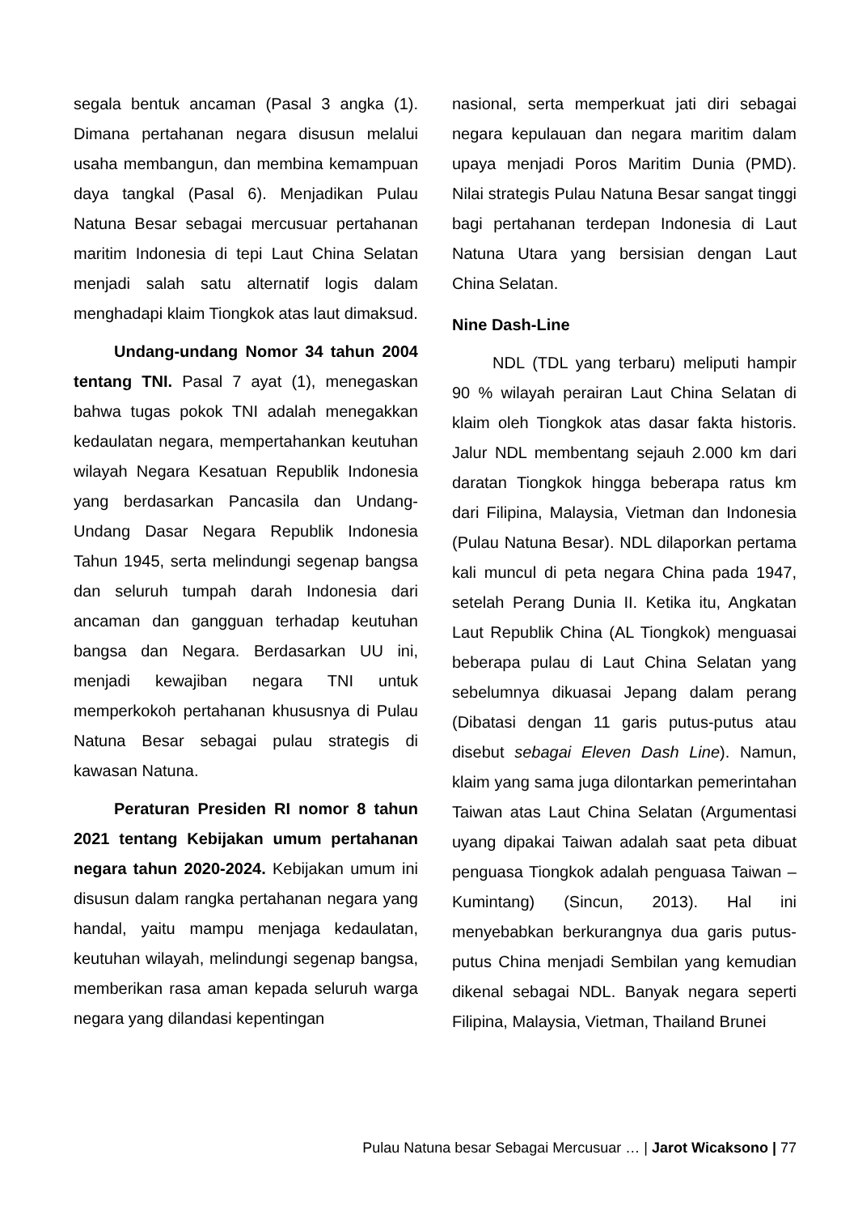segala bentuk ancaman (Pasal 3 angka (1). Dimana pertahanan negara disusun melalui usaha membangun, dan membina kemampuan daya tangkal (Pasal 6). Menjadikan Pulau Natuna Besar sebagai mercusuar pertahanan maritim Indonesia di tepi Laut China Selatan menjadi salah satu alternatif logis dalam menghadapi klaim Tiongkok atas laut dimaksud.
Undang-undang Nomor 34 tahun 2004 tentang TNI. Pasal 7 ayat (1), menegaskan bahwa tugas pokok TNI adalah menegakkan kedaulatan negara, mempertahankan keutuhan wilayah Negara Kesatuan Republik Indonesia yang berdasarkan Pancasila dan Undang-Undang Dasar Negara Republik Indonesia Tahun 1945, serta melindungi segenap bangsa dan seluruh tumpah darah Indonesia dari ancaman dan gangguan terhadap keutuhan bangsa dan Negara. Berdasarkan UU ini, menjadi kewajiban negara TNI untuk memperkokoh pertahanan khususnya di Pulau Natuna Besar sebagai pulau strategis di kawasan Natuna.
Peraturan Presiden RI nomor 8 tahun 2021 tentang Kebijakan umum pertahanan negara tahun 2020-2024. Kebijakan umum ini disusun dalam rangka pertahanan negara yang handal, yaitu mampu menjaga kedaulatan, keutuhan wilayah, melindungi segenap bangsa, memberikan rasa aman kepada seluruh warga negara yang dilandasi kepentingan
nasional, serta memperkuat jati diri sebagai negara kepulauan dan negara maritim dalam upaya menjadi Poros Maritim Dunia (PMD). Nilai strategis Pulau Natuna Besar sangat tinggi bagi pertahanan terdepan Indonesia di Laut Natuna Utara yang bersisian dengan Laut China Selatan.
Nine Dash-Line
NDL (TDL yang terbaru) meliputi hampir 90 % wilayah perairan Laut China Selatan di klaim oleh Tiongkok atas dasar fakta historis. Jalur NDL membentang sejauh 2.000 km dari daratan Tiongkok hingga beberapa ratus km dari Filipina, Malaysia, Vietman dan Indonesia (Pulau Natuna Besar). NDL dilaporkan pertama kali muncul di peta negara China pada 1947, setelah Perang Dunia II. Ketika itu, Angkatan Laut Republik China (AL Tiongkok) menguasai beberapa pulau di Laut China Selatan yang sebelumnya dikuasai Jepang dalam perang (Dibatasi dengan 11 garis putus-putus atau disebut sebagai Eleven Dash Line). Namun, klaim yang sama juga dilontarkan pemerintahan Taiwan atas Laut China Selatan (Argumentasi uyang dipakai Taiwan adalah saat peta dibuat penguasa Tiongkok adalah penguasa Taiwan – Kumintang) (Sincun, 2013). Hal ini menyebabkan berkurangnya dua garis putus-putus China menjadi Sembilan yang kemudian dikenal sebagai NDL. Banyak negara seperti Filipina, Malaysia, Vietman, Thailand Brunei
Pulau Natuna besar Sebagai Mercusuar … | Jarot Wicaksono | 77